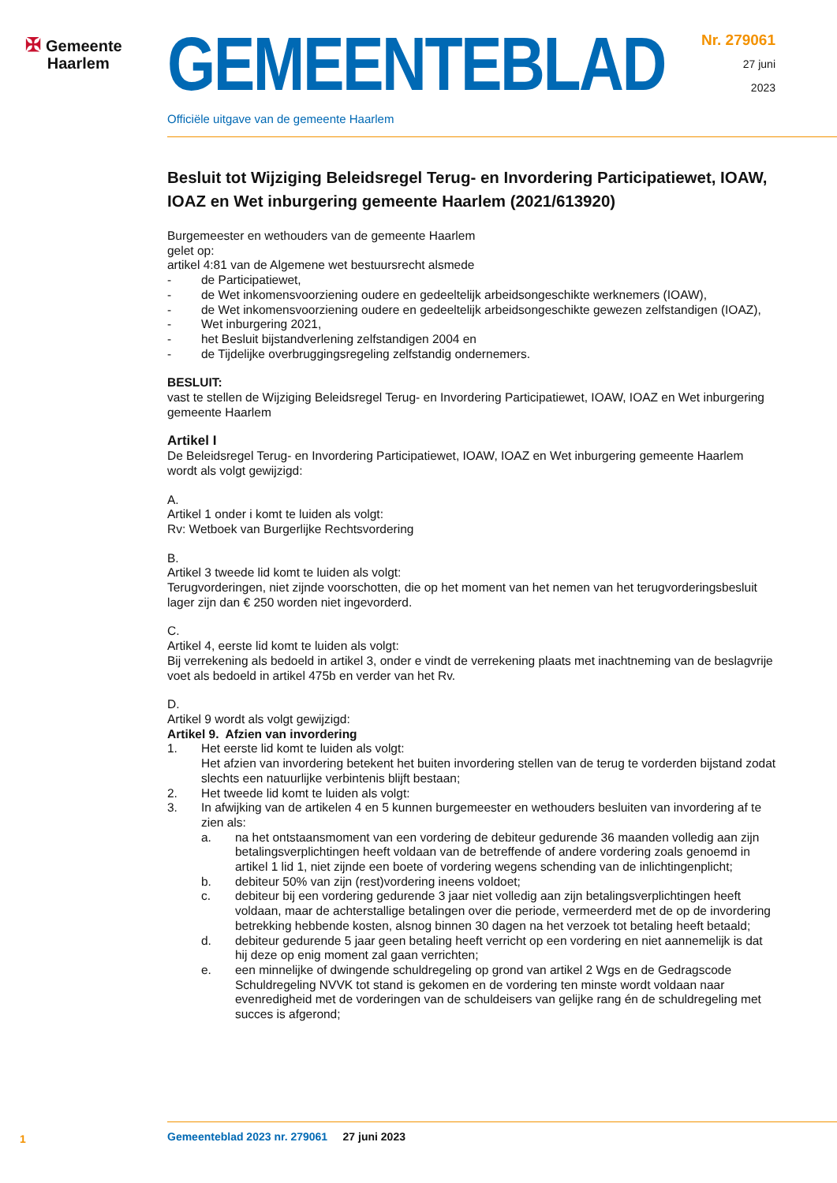✠ Gemeente
Haarlem
GEMEENTEBLAD
Officiële uitgave van de gemeente Haarlem
Nr. 279061
27 juni
2023
Besluit tot Wijziging Beleidsregel Terug- en Invordering Participatiewet, IOAW, IOAZ en Wet inburgering gemeente Haarlem (2021/613920)
Burgemeester en wethouders van de gemeente Haarlem
gelet op:
artikel 4:81 van de Algemene wet bestuursrecht alsmede
- de Participatiewet,
- de Wet inkomensvoorziening oudere en gedeeltelijk arbeidsongeschikte werknemers (IOAW),
- de Wet inkomensvoorziening oudere en gedeeltelijk arbeidsongeschikte gewezen zelfstandigen (IOAZ),
- Wet inburgering 2021,
- het Besluit bijstandverlening zelfstandigen 2004 en
- de Tijdelijke overbruggingsregeling zelfstandig ondernemers.
BESLUIT:
vast te stellen de Wijziging Beleidsregel Terug- en Invordering Participatiewet, IOAW, IOAZ en Wet inburgering gemeente Haarlem
Artikel I
De Beleidsregel Terug- en Invordering Participatiewet, IOAW, IOAZ en Wet inburgering gemeente Haarlem wordt als volgt gewijzigd:
A.
Artikel 1 onder i komt te luiden als volgt:
Rv: Wetboek van Burgerlijke Rechtsvordering
B.
Artikel 3 tweede lid komt te luiden als volgt:
Terugvorderingen, niet zijnde voorschotten, die op het moment van het nemen van het terugvorderingsbesluit lager zijn dan € 250 worden niet ingevorderd.
C.
Artikel 4, eerste lid komt te luiden als volgt:
Bij verrekening als bedoeld in artikel 3, onder e vindt de verrekening plaats met inachtneming van de beslagvrije voet als bedoeld in artikel 475b en verder van het Rv.
D.
Artikel 9 wordt als volgt gewijzigd:
Artikel 9. Afzien van invordering
1. Het eerste lid komt te luiden als volgt:
Het afzien van invordering betekent het buiten invordering stellen van de terug te vorderden bijstand zodat slechts een natuurlijke verbintenis blijft bestaan;
2. Het tweede lid komt te luiden als volgt:
3. In afwijking van de artikelen 4 en 5 kunnen burgemeester en wethouders besluiten van invordering af te zien als:
a. na het ontstaansmoment van een vordering de debiteur gedurende 36 maanden volledig aan zijn betalingsverplichtingen heeft voldaan van de betreffende of andere vordering zoals genoemd in artikel 1 lid 1, niet zijnde een boete of vordering wegens schending van de inlichtingenplicht;
b. debiteur 50% van zijn (rest)vordering ineens voldoet;
c. debiteur bij een vordering gedurende 3 jaar niet volledig aan zijn betalingsverplichtingen heeft voldaan, maar de achterstallige betalingen over die periode, vermeerderd met de op de invordering betrekking hebbende kosten, alsnog binnen 30 dagen na het verzoek tot betaling heeft betaald;
d. debiteur gedurende 5 jaar geen betaling heeft verricht op een vordering en niet aannemelijk is dat hij deze op enig moment zal gaan verrichten;
e. een minnelijke of dwingende schuldregeling op grond van artikel 2 Wgs en de Gedragscode Schuldregeling NVVK tot stand is gekomen en de vordering ten minste wordt voldaan naar evenredigheid met de vorderingen van de schuldeisers van gelijke rang én de schuldregeling met succes is afgerond;
1
Gemeenteblad 2023 nr. 279061 27 juni 2023